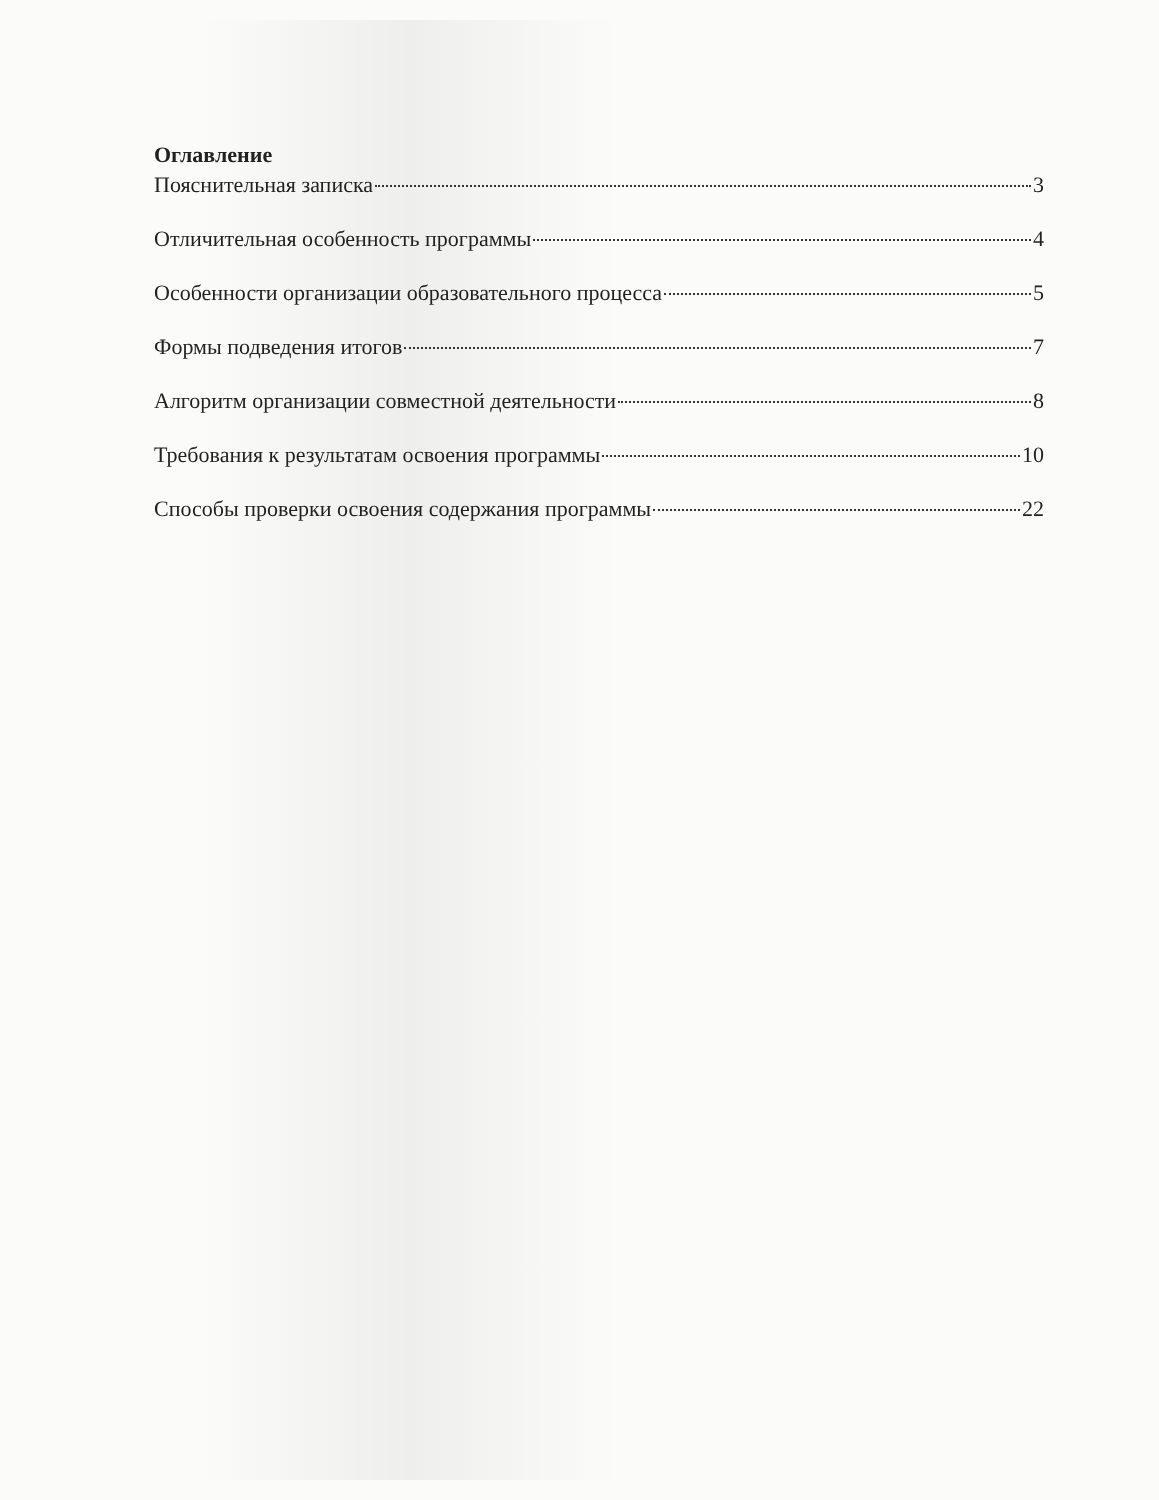Оглавление
Пояснительная записка 3
Отличительная особенность программы 4
Особенности организации образовательного процесса 5
Формы подведения итогов 7
Алгоритм организации совместной деятельности 8
Требования к результатам освоения программы 10
Способы проверки освоения содержания программы 22